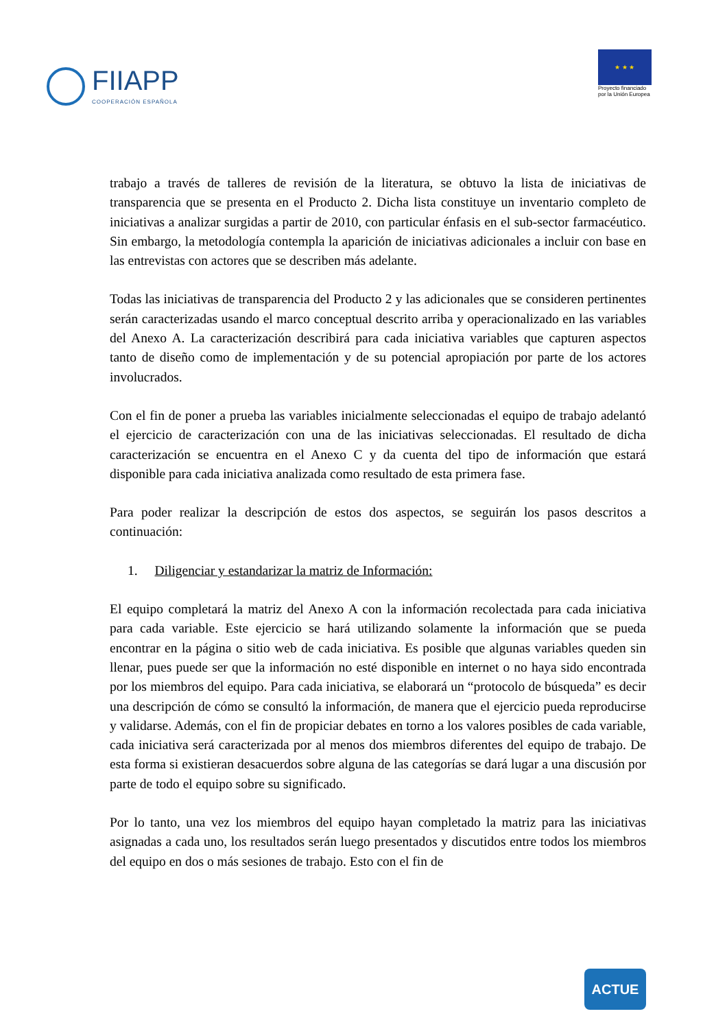FIIAPP
COOPERACIÓN ESPAÑOLA
★ ★ ★
Proyecto financiado
por la Unión Europea
trabajo a través de talleres de revisión de la literatura, se obtuvo la lista de iniciativas de transparencia que se presenta en el Producto 2. Dicha lista constituye un inventario completo de iniciativas a analizar surgidas a partir de 2010, con particular énfasis en el sub-sector farmacéutico. Sin embargo, la metodología contempla la aparición de iniciativas adicionales a incluir con base en las entrevistas con actores que se describen más adelante.
Todas las iniciativas de transparencia del Producto 2 y las adicionales que se consideren pertinentes serán caracterizadas usando el marco conceptual descrito arriba y operacionalizado en las variables del Anexo A. La caracterización describirá para cada iniciativa variables que capturen aspectos tanto de diseño como de implementación y de su potencial apropiación por parte de los actores involucrados.
Con el fin de poner a prueba las variables inicialmente seleccionadas el equipo de trabajo adelantó el ejercicio de caracterización con una de las iniciativas seleccionadas. El resultado de dicha caracterización se encuentra en el Anexo C y da cuenta del tipo de información que estará disponible para cada iniciativa analizada como resultado de esta primera fase.
Para poder realizar la descripción de estos dos aspectos, se seguirán los pasos descritos a continuación:
1. Diligenciar y estandarizar la matriz de Información:
El equipo completará la matriz del Anexo A con la información recolectada para cada iniciativa para cada variable. Este ejercicio se hará utilizando solamente la información que se pueda encontrar en la página o sitio web de cada iniciativa. Es posible que algunas variables queden sin llenar, pues puede ser que la información no esté disponible en internet o no haya sido encontrada por los miembros del equipo. Para cada iniciativa, se elaborará un “protocolo de búsqueda” es decir una descripción de cómo se consultó la información, de manera que el ejercicio pueda reproducirse y validarse. Además, con el fin de propiciar debates en torno a los valores posibles de cada variable, cada iniciativa será caracterizada por al menos dos miembros diferentes del equipo de trabajo. De esta forma si existieran desacuerdos sobre alguna de las categorías se dará lugar a una discusión por parte de todo el equipo sobre su significado.
Por lo tanto, una vez los miembros del equipo hayan completado la matriz para las iniciativas asignadas a cada uno, los resultados serán luego presentados y discutidos entre todos los miembros del equipo en dos o más sesiones de trabajo. Esto con el fin de
ACTUE